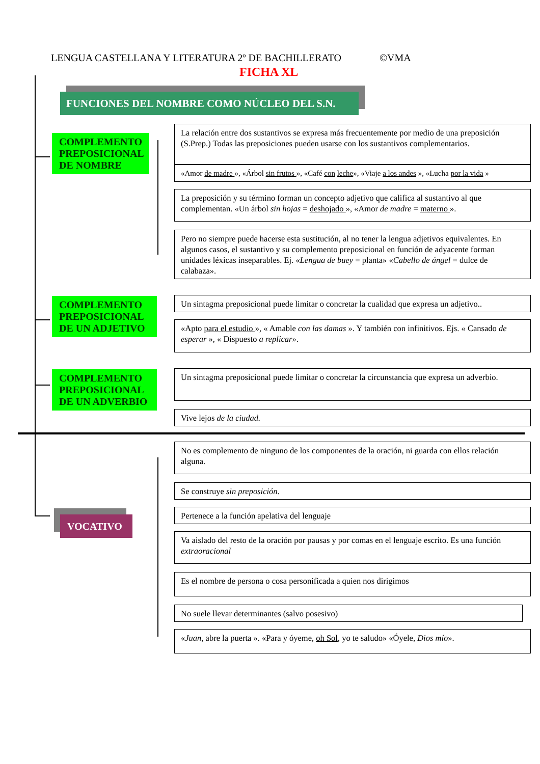LENGUA CASTELLANA Y LITERATURA 2º DE BACHILLERATO ©VMA
FICHA XL
FUNCIONES DEL NOMBRE COMO NÚCLEO DEL S.N.
COMPLEMENTO PREPOSICIONAL DE NOMBRE
La relación entre dos sustantivos se expresa más frecuentemente por medio de una preposición (S.Prep.) Todas las preposiciones pueden usarse con los sustantivos complementarios.
«Amor de madre », «Árbol sin frutos », «Café con leche», «Viaje a los andes », «Lucha por la vida »
La preposición y su término forman un concepto adjetivo que califica al sustantivo al que complementan. «Un árbol sin hojas = deshojado », «Amor de madre = materno ».
Pero no siempre puede hacerse esta sustitución, al no tener la lengua adjetivos equivalentes. En algunos casos, el sustantivo y su complemento preposicional en función de adyacente forman unidades léxicas inseparables. Ej. «Lengua de buey = planta» «Cabello de ángel = dulce de calabaza».
COMPLEMENTO PREPOSICIONAL DE UN ADJETIVO
Un sintagma preposicional puede limitar o concretar la cualidad que expresa un adjetivo..
«Apto para el estudio », « Amable con las damas ». Y también con infinitivos. Ejs. « Cansado de esperar », « Dispuesto a replicar».
COMPLEMENTO PREPOSICIONAL DE UN ADVERBIO
Un sintagma preposicional puede limitar o concretar la circunstancia que expresa un adverbio.
Vive lejos de la ciudad.
VOCATIVO
No es complemento de ninguno de los componentes de la oración, ni guarda con ellos relación alguna.
Se construye sin preposición.
Pertenece a la función apelativa del lenguaje
Va aislado del resto de la oración por pausas y por comas en el lenguaje escrito. Es una función extraoracional
Es el nombre de persona o cosa personificada a quien nos dirigimos
No suele llevar determinantes (salvo posesivo)
«Juan, abre la puerta ». «Para y óyeme, oh Sol, yo te saludo» «Óyele, Dios mío».